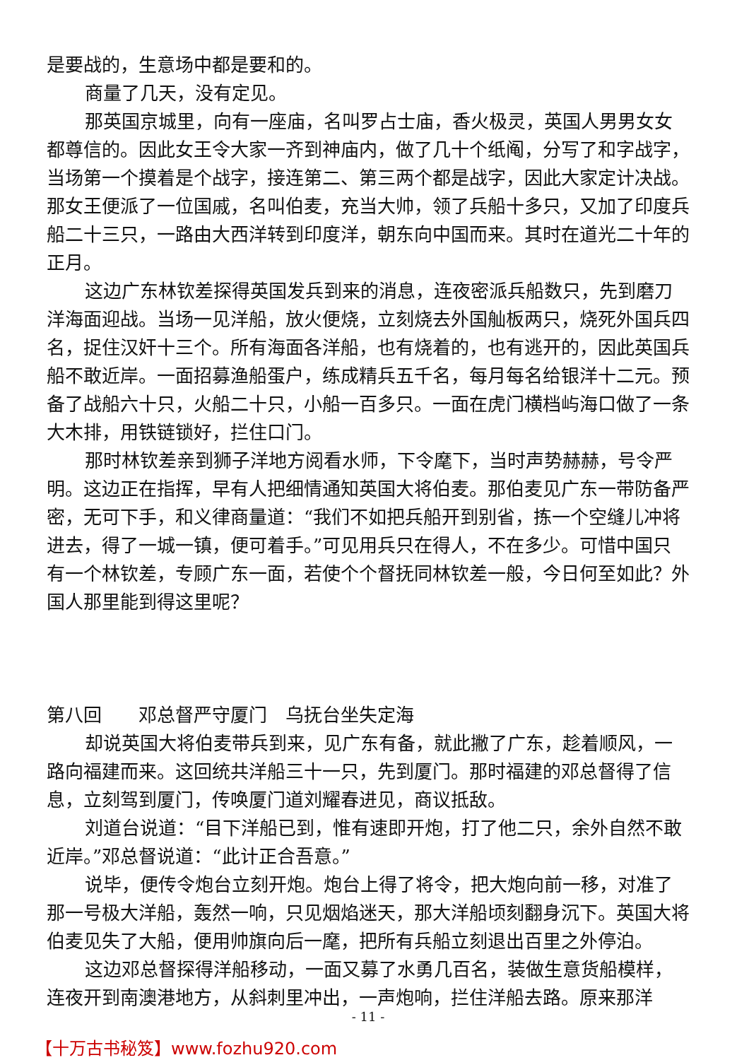是要战的，生意场中都是要和的。
商量了几天，没有定见。
那英国京城里，向有一座庙，名叫罗占士庙，香火极灵，英国人男男女女都尊信的。因此女王令大家一齐到神庙内，做了几十个纸阄，分写了和字战字，当场第一个摸着是个战字，接连第二、第三两个都是战字，因此大家定计决战。那女王便派了一位国戚，名叫伯麦，充当大帅，领了兵船十多只，又加了印度兵船二十三只，一路由大西洋转到印度洋，朝东向中国而来。其时在道光二十年的正月。
这边广东林钦差探得英国发兵到来的消息，连夜密派兵船数只，先到磨刀洋海面迎战。当场一见洋船，放火便烧，立刻烧去外国舢板两只，烧死外国兵四名，捉住汉奸十三个。所有海面各洋船，也有烧着的，也有逃开的，因此英国兵船不敢近岸。一面招募渔船蛋户，练成精兵五千名，每月每名给银洋十二元。预备了战船六十只，火船二十只，小船一百多只。一面在虎门横档屿海口做了一条大木排，用铁链锁好，拦住口门。
那时林钦差亲到狮子洋地方阅看水师，下令麾下，当时声势赫赫，号令严明。这边正在指挥，早有人把细情通知英国大将伯麦。那伯麦见广东一带防备严密，无可下手，和义律商量道：“我们不如把兵船开到别省，拣一个空缝儿冲将进去，得了一城一镇，便可着手。”可见用兵只在得人，不在多少。可惜中国只有一个林钦差，专顾广东一面，若使个个督抚同林钦差一般，今日何至如此？外国人那里能到得这里呢？
第八回　　邓总督严守厦门　乌抚台坐失定海
却说英国大将伯麦带兵到来，见广东有备，就此撇了广东，趁着顺风，一路向福建而来。这回统共洋船三十一只，先到厦门。那时福建的邓总督得了信息，立刻驾到厦门，传唤厦门道刘耀春进见，商议抵敌。
刘道台说道：“目下洋船已到，惟有速即开炮，打了他二只，余外自然不敢近岸。”邓总督说道：“此计正合吾意。”
说毕，便传令炮台立刻开炮。炮台上得了将令，把大炮向前一移，对准了那一号极大洋船，轰然一响，只见烟焰迷天，那大洋船顷刻翻身沉下。英国大将伯麦见失了大船，便用帅旗向后一麾，把所有兵船立刻退出百里之外停泊。
这边邓总督探得洋船移动，一面又募了水勇几百名，装做生意货船模样，连夜开到南澳港地方，从斜刺里冲出，一声炮响，拦住洋船去路。原来那洋
- 11 -
【十万古书秘笈】www.fozhu920.com